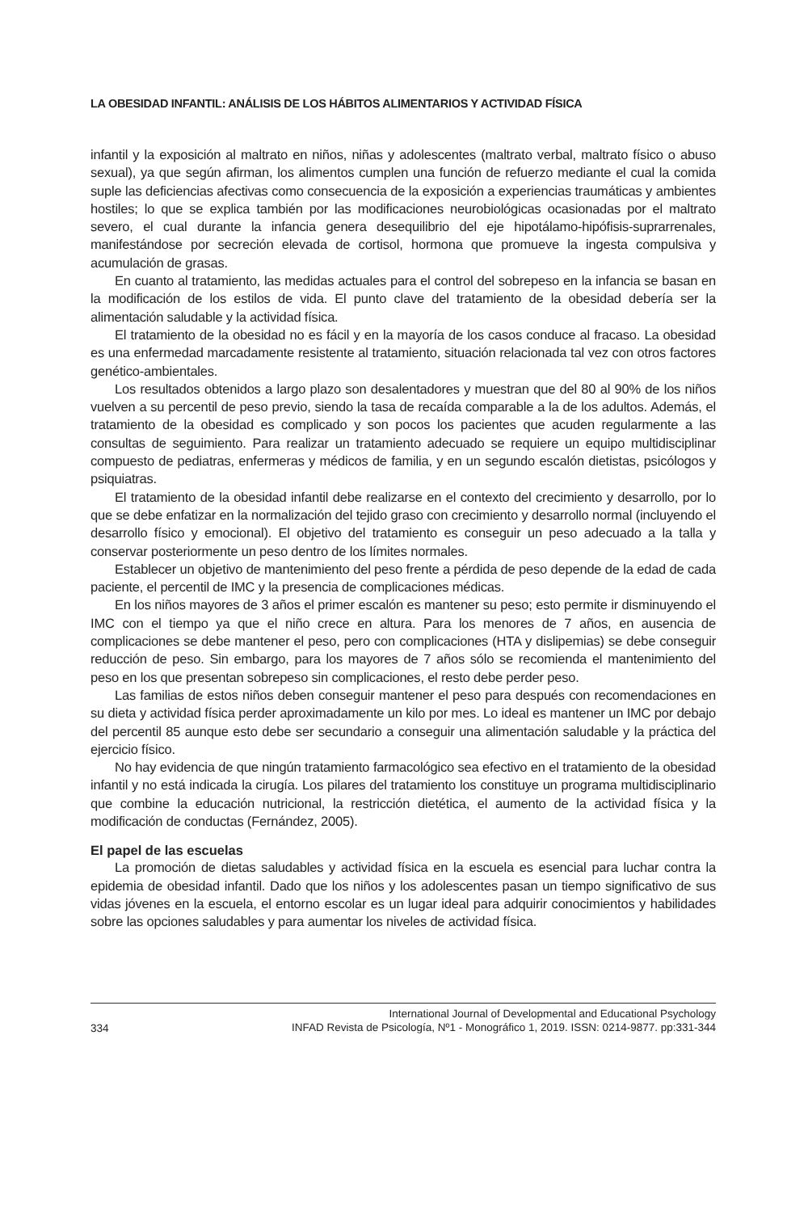LA OBESIDAD INFANTIL: ANÁLISIS DE LOS HÁBITOS ALIMENTARIOS Y ACTIVIDAD FÍSICA
infantil y la exposición al maltrato en niños, niñas y adolescentes (maltrato verbal, maltrato físico o abuso sexual), ya que según afirman, los alimentos cumplen una función de refuerzo mediante el cual la comida suple las deficiencias afectivas como consecuencia de la exposición a experiencias traumáticas y ambientes hostiles; lo que se explica también por las modificaciones neurobiológicas ocasionadas por el maltrato severo, el cual durante la infancia genera desequilibrio del eje hipotálamo-hipófisis-suprarrenales, manifestándose por secreción elevada de cortisol, hormona que promueve la ingesta compulsiva y acumulación de grasas.
En cuanto al tratamiento, las medidas actuales para el control del sobrepeso en la infancia se basan en la modificación de los estilos de vida. El punto clave del tratamiento de la obesidad debería ser la alimentación saludable y la actividad física.
El tratamiento de la obesidad no es fácil y en la mayoría de los casos conduce al fracaso. La obesidad es una enfermedad marcadamente resistente al tratamiento, situación relacionada tal vez con otros factores genético-ambientales.
Los resultados obtenidos a largo plazo son desalentadores y muestran que del 80 al 90% de los niños vuelven a su percentil de peso previo, siendo la tasa de recaída comparable a la de los adultos. Además, el tratamiento de la obesidad es complicado y son pocos los pacientes que acuden regularmente a las consultas de seguimiento. Para realizar un tratamiento adecuado se requiere un equipo multidisciplinar compuesto de pediatras, enfermeras y médicos de familia, y en un segundo escalón dietistas, psicólogos y psiquiatras.
El tratamiento de la obesidad infantil debe realizarse en el contexto del crecimiento y desarrollo, por lo que se debe enfatizar en la normalización del tejido graso con crecimiento y desarrollo normal (incluyendo el desarrollo físico y emocional). El objetivo del tratamiento es conseguir un peso adecuado a la talla y conservar posteriormente un peso dentro de los límites normales.
Establecer un objetivo de mantenimiento del peso frente a pérdida de peso depende de la edad de cada paciente, el percentil de IMC y la presencia de complicaciones médicas.
En los niños mayores de 3 años el primer escalón es mantener su peso; esto permite ir disminuyendo el IMC con el tiempo ya que el niño crece en altura. Para los menores de 7 años, en ausencia de complicaciones se debe mantener el peso, pero con complicaciones (HTA y dislipemias) se debe conseguir reducción de peso. Sin embargo, para los mayores de 7 años sólo se recomienda el mantenimiento del peso en los que presentan sobrepeso sin complicaciones, el resto debe perder peso.
Las familias de estos niños deben conseguir mantener el peso para después con recomendaciones en su dieta y actividad física perder aproximadamente un kilo por mes. Lo ideal es mantener un IMC por debajo del percentil 85 aunque esto debe ser secundario a conseguir una alimentación saludable y la práctica del ejercicio físico.
No hay evidencia de que ningún tratamiento farmacológico sea efectivo en el tratamiento de la obesidad infantil y no está indicada la cirugía. Los pilares del tratamiento los constituye un programa multidisciplinario que combine la educación nutricional, la restricción dietética, el aumento de la actividad física y la modificación de conductas (Fernández, 2005).
El papel de las escuelas
La promoción de dietas saludables y actividad física en la escuela es esencial para luchar contra la epidemia de obesidad infantil. Dado que los niños y los adolescentes pasan un tiempo significativo de sus vidas jóvenes en la escuela, el entorno escolar es un lugar ideal para adquirir conocimientos y habilidades sobre las opciones saludables y para aumentar los niveles de actividad física.
334 International Journal of Developmental and Educational Psychology
INFAD Revista de Psicología, Nº1 - Monográfico 1, 2019. ISSN: 0214-9877. pp:331-344